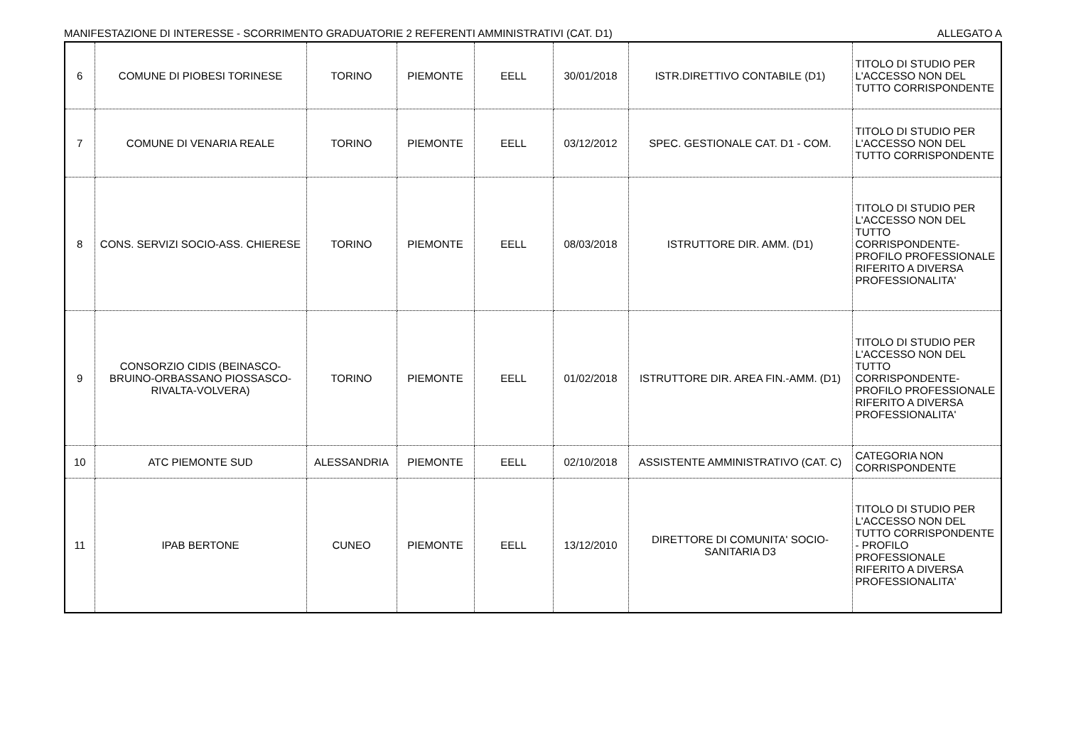MANIFESTAZIONE DI INTERESSE - SCORRIMENTO GRADUATORIE 2 REFERENTI AMMINISTRATIVI (CAT. D1) ALLEGATO A
| 6 | COMUNE DI PIOBESI TORINESE | TORINO | PIEMONTE | EELL | 30/01/2018 | ISTR.DIRETTIVO CONTABILE (D1) | TITOLO DI STUDIO PER L'ACCESSO NON DEL TUTTO CORRISPONDENTE |
| 7 | COMUNE DI VENARIA REALE | TORINO | PIEMONTE | EELL | 03/12/2012 | SPEC. GESTIONALE CAT. D1 - COM. | TITOLO DI STUDIO PER L'ACCESSO NON DEL TUTTO CORRISPONDENTE |
| 8 | CONS. SERVIZI SOCIO-ASS. CHIERESE | TORINO | PIEMONTE | EELL | 08/03/2018 | ISTRUTTORE DIR. AMM. (D1) | TITOLO DI STUDIO PER L'ACCESSO NON DEL TUTTO CORRISPONDENTE- PROFILO PROFESSIONALE RIFERITO A DIVERSA PROFESSIONALITA' |
| 9 | CONSORZIO CIDIS (BEINASCO-BRUINO-ORBASSANO PIOSSASCO-RIVALTA-VOLVERA) | TORINO | PIEMONTE | EELL | 01/02/2018 | ISTRUTTORE DIR. AREA FIN.-AMM. (D1) | TITOLO DI STUDIO PER L'ACCESSO NON DEL TUTTO CORRISPONDENTE- PROFILO PROFESSIONALE RIFERITO A DIVERSA PROFESSIONALITA' |
| 10 | ATC PIEMONTE SUD | ALESSANDRIA | PIEMONTE | EELL | 02/10/2018 | ASSISTENTE AMMINISTRATIVO (CAT. C) | CATEGORIA NON CORRISPONDENTE |
| 11 | IPAB BERTONE | CUNEO | PIEMONTE | EELL | 13/12/2010 | DIRETTORE DI COMUNITA' SOCIO-SANITARIA D3 | TITOLO DI STUDIO PER L'ACCESSO NON DEL TUTTO CORRISPONDENTE - PROFILO PROFESSIONALE RIFERITO A DIVERSA PROFESSIONALITA' |